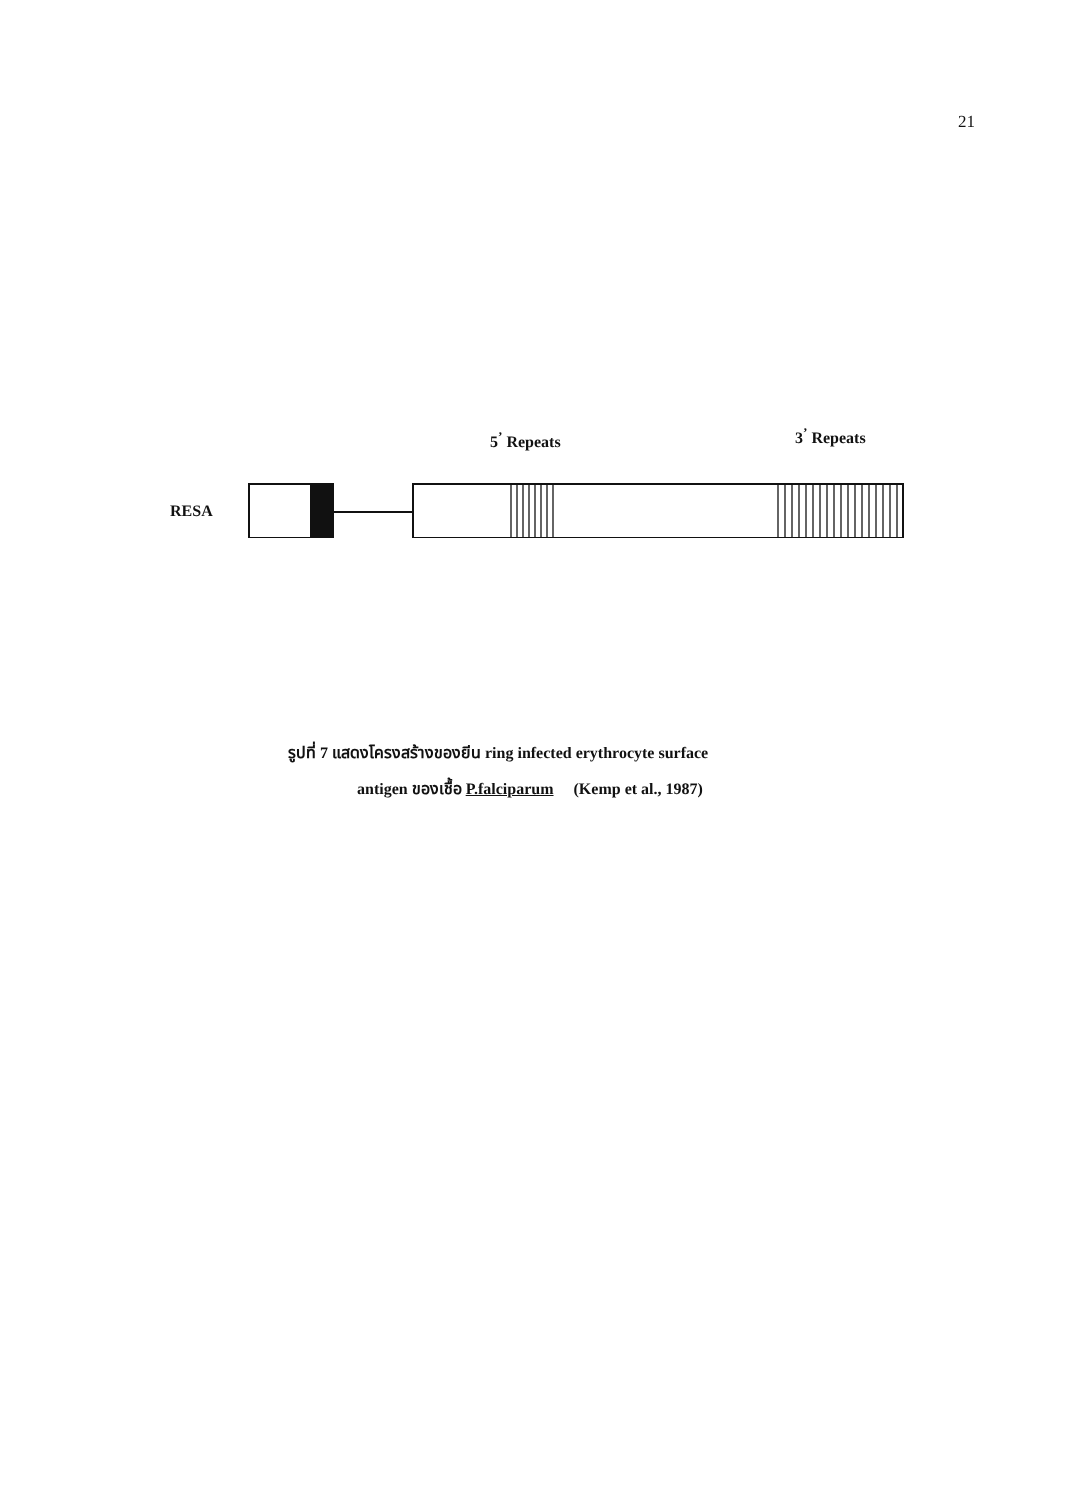21
5<sup>’</sup> Repeats 3<sup>’</sup> Repeats
RESA
รูปที่ 7 แสดงโครงสร้างของยีน ring infected erythrocyte surface
antigen ของเชื้อ P.falciparum (Kemp et al., 1987)